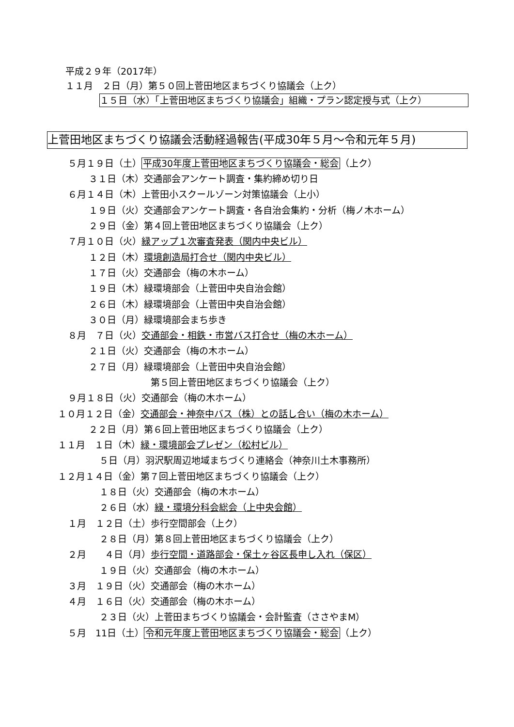平成２９年（2017年）
１１月　２日（月）第５０回上菅田地区まちづくり協議会（上ク）
１５日（水）「上菅田地区まちづくり協議会」組織・プラン認定授与式（上ク）
上菅田地区まちづくり協議会活動経過報告(平成30年５月～令和元年５月)
５月１９日（土）平成30年度上菅田地区まちづくり協議会・総会（上ク）
３１日（木）交通部会アンケート調査・集約締め切り日
６月１４日（木）上菅田小スクールゾーン対策協議会（上小）
１９日（火）交通部会アンケート調査・各自治会集約・分析（梅ノ木ホーム）
２９日（金）第４回上菅田地区まちづくり協議会（上ク）
７月１０日（火）緑アップ１次審査発表（関内中央ビル）
１２日（木）環境創造局打合せ（関内中央ビル）
１７日（火）交通部会（梅の木ホーム）
１９日（木）緑環境部会（上菅田中央自治会館）
２６日（木）緑環境部会（上菅田中央自治会館）
３０日（月）緑環境部会まち歩き
８月　７日（火）交通部会・相鉄・市営バス打合せ（梅の木ホーム）
２１日（火）交通部会（梅の木ホーム）
２７日（月）緑環境部会（上菅田中央自治会館）
第５回上菅田地区まちづくり協議会（上ク）
９月１８日（火）交通部会（梅の木ホーム）
１０月１２日（金）交通部会・神奈中バス（株）との話し合い（梅の木ホーム）
２２日（月）第６回上菅田地区まちづくり協議会（上ク）
１１月　１日（木）緑・環境部会プレゼン（松村ビル）
５日（月）羽沢駅周辺地域まちづくり連絡会（神奈川土木事務所）
１２月１４日（金）第７回上菅田地区まちづくり協議会（上ク）
１８日（火）交通部会（梅の木ホーム）
２６日（水）緑・環境分科会総会（上中央会館）
１月　１２日（土）歩行空間部会（上ク）
２８日（月）第８回上菅田地区まちづくり協議会（上ク）
２月　　４日（月）歩行空間・道路部会・保土ヶ谷区長申し入れ（保区）
１９日（火）交通部会（梅の木ホーム）
３月　１９日（火）交通部会（梅の木ホーム）
４月　１６日（火）交通部会（梅の木ホーム）
２３日（火）上菅田まちづくり協議会・会計監査（ささやまM）
５月　11日（土）令和元年度上菅田地区まちづくり協議会・総会（上ク）